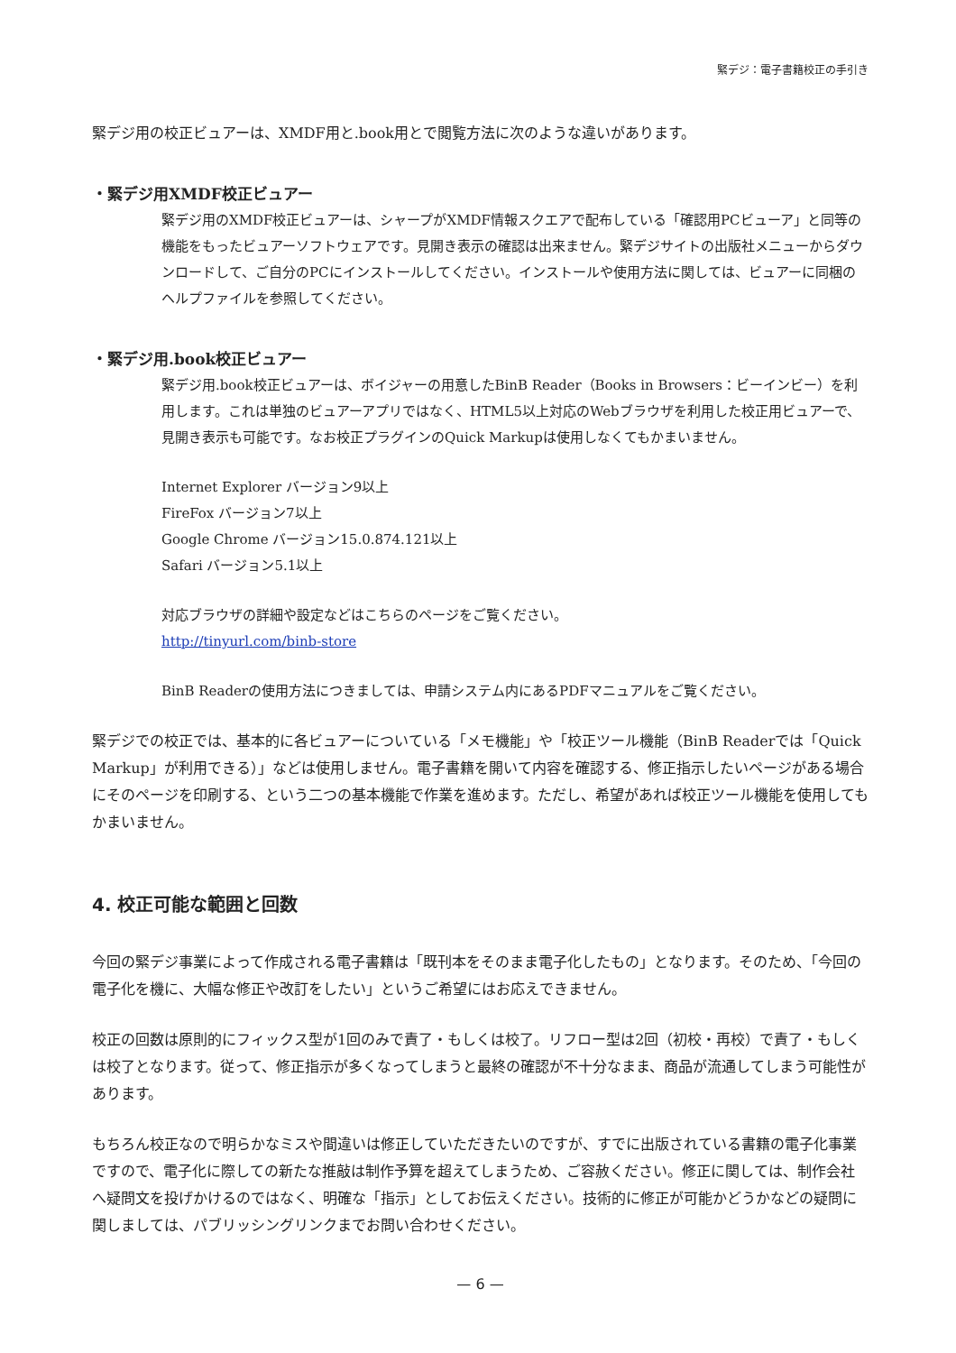緊デジ：電子書籍校正の手引き
緊デジ用の校正ビュアーは、XMDF用と.book用とで閲覧方法に次のような違いがあります。
・緊デジ用XMDF校正ビュアー
緊デジ用のXMDF校正ビュアーは、シャープがXMDF情報スクエアで配布している「確認用PCビューア」と同等の機能をもったビュアーソフトウェアです。見開き表示の確認は出来ません。緊デジサイトの出版社メニューからダウンロードして、ご自分のPCにインストールしてください。インストールや使用方法に関しては、ビュアーに同梱のヘルプファイルを参照してください。
・緊デジ用.book校正ビュアー
緊デジ用.book校正ビュアーは、ボイジャーの用意したBinB Reader（Books in Browsers：ビーインビー）を利用します。これは単独のビュアーアプリではなく、HTML5以上対応のWebブラウザを利用した校正用ビュアーで、見開き表示も可能です。なお校正プラグインのQuick Markupは使用しなくてもかまいません。
Internet Explorer バージョン9以上
FireFox バージョン7以上
Google Chrome バージョン15.0.874.121以上
Safari バージョン5.1以上
対応ブラウザの詳細や設定などはこちらのページをご覧ください。
http://tinyurl.com/binb-store
BinB Readerの使用方法につきましては、申請システム内にあるPDFマニュアルをご覧ください。
緊デジでの校正では、基本的に各ビュアーについている「メモ機能」や「校正ツール機能（BinB Readerでは「Quick Markup」が利用できる）」などは使用しません。電子書籍を開いて内容を確認する、修正指示したいページがある場合にそのページを印刷する、という二つの基本機能で作業を進めます。ただし、希望があれば校正ツール機能を使用してもかまいません。
4. 校正可能な範囲と回数
今回の緊デジ事業によって作成される電子書籍は「既刊本をそのまま電子化したもの」となります。そのため、「今回の電子化を機に、大幅な修正や改訂をしたい」というご希望にはお応えできません。
校正の回数は原則的にフィックス型が1回のみで責了・もしくは校了。リフロー型は2回（初校・再校）で責了・もしくは校了となります。従って、修正指示が多くなってしまうと最終の確認が不十分なまま、商品が流通してしまう可能性があります。
もちろん校正なので明らかなミスや間違いは修正していただきたいのですが、すでに出版されている書籍の電子化事業ですので、電子化に際しての新たな推敲は制作予算を超えてしまうため、ご容赦ください。修正に関しては、制作会社へ疑問文を投げかけるのではなく、明確な「指示」としてお伝えください。技術的に修正が可能かどうかなどの疑問に関しましては、パブリッシングリンクまでお問い合わせください。
— 6 —